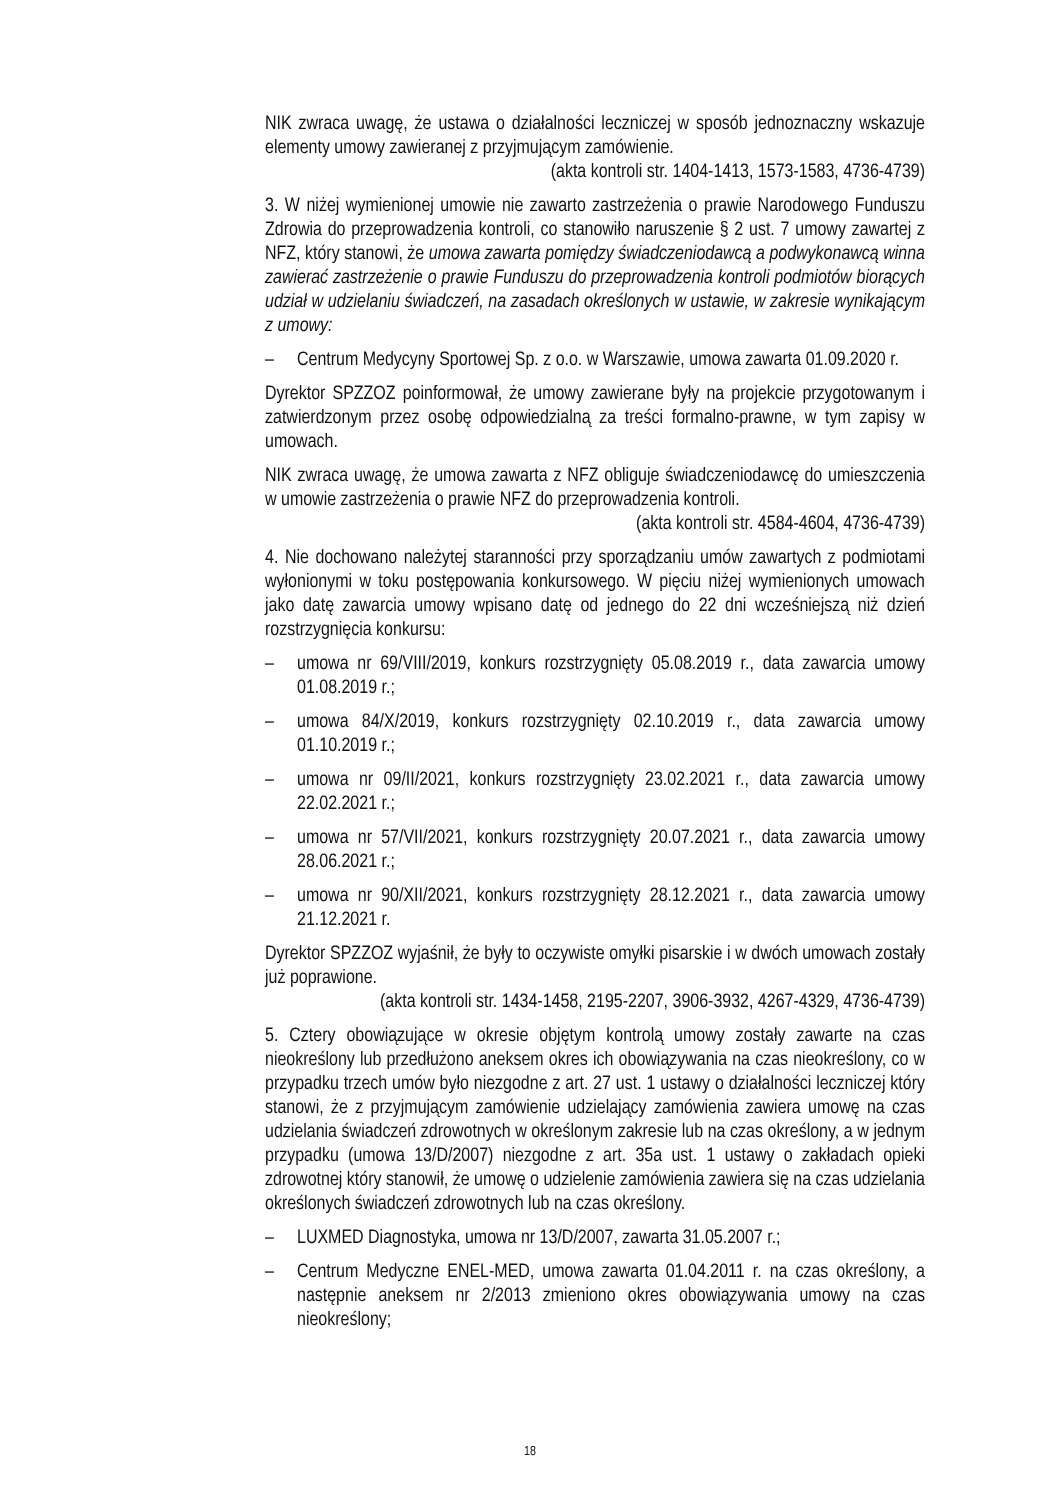NIK zwraca uwagę, że ustawa o działalności leczniczej w sposób jednoznaczny wskazuje elementy umowy zawieranej z przyjmującym zamówienie.
(akta kontroli str. 1404-1413, 1573-1583, 4736-4739)
3. W niżej wymienionej umowie nie zawarto zastrzeżenia o prawie Narodowego Funduszu Zdrowia do przeprowadzenia kontroli, co stanowiło naruszenie § 2 ust. 7 umowy zawartej z NFZ, który stanowi, że umowa zawarta pomiędzy świadczeniodawcą a podwykonawcą winna zawierać zastrzeżenie o prawie Funduszu do przeprowadzenia kontroli podmiotów biorących udział w udzielaniu świadczeń, na zasadach określonych w ustawie, w zakresie wynikającym z umowy:
– Centrum Medycyny Sportowej Sp. z o.o. w Warszawie, umowa zawarta 01.09.2020 r.
Dyrektor SPZZOZ poinformował, że umowy zawierane były na projekcie przygotowanym i zatwierdzonym przez osobę odpowiedzialną za treści formalno-prawne, w tym zapisy w umowach.
NIK zwraca uwagę, że umowa zawarta z NFZ obliguje świadczeniodawcę do umieszczenia w umowie zastrzeżenia o prawie NFZ do przeprowadzenia kontroli.
(akta kontroli str. 4584-4604, 4736-4739)
4. Nie dochowano należytej staranności przy sporządzaniu umów zawartych z podmiotami wyłonionymi w toku postępowania konkursowego. W pięciu niżej wymienionych umowach jako datę zawarcia umowy wpisano datę od jednego do 22 dni wcześniejszą niż dzień rozstrzygnięcia konkursu:
– umowa nr 69/VIII/2019, konkurs rozstrzygnięty 05.08.2019 r., data zawarcia umowy 01.08.2019 r.;
– umowa 84/X/2019, konkurs rozstrzygnięty 02.10.2019 r., data zawarcia umowy 01.10.2019 r.;
– umowa nr 09/II/2021, konkurs rozstrzygnięty 23.02.2021 r., data zawarcia umowy 22.02.2021 r.;
– umowa nr 57/VII/2021, konkurs rozstrzygnięty 20.07.2021 r., data zawarcia umowy 28.06.2021 r.;
– umowa nr 90/XII/2021, konkurs rozstrzygnięty 28.12.2021 r., data zawarcia umowy 21.12.2021 r.
Dyrektor SPZZOZ wyjaśnił, że były to oczywiste omyłki pisarskie i w dwóch umowach zostały już poprawione.
(akta kontroli str. 1434-1458, 2195-2207, 3906-3932, 4267-4329, 4736-4739)
5. Cztery obowiązujące w okresie objętym kontrolą umowy zostały zawarte na czas nieokreślony lub przedłużono aneksem okres ich obowiązywania na czas nieokreślony, co w przypadku trzech umów było niezgodne z art. 27 ust. 1 ustawy o działalności leczniczej który stanowi, że z przyjmującym zamówienie udzielający zamówienia zawiera umowę na czas udzielania świadczeń zdrowotnych w określonym zakresie lub na czas określony, a w jednym przypadku (umowa 13/D/2007) niezgodne z art. 35a ust. 1 ustawy o zakładach opieki zdrowotnej który stanowił, że umowę o udzielenie zamówienia zawiera się na czas udzielania określonych świadczeń zdrowotnych lub na czas określony.
– LUXMED Diagnostyka, umowa nr 13/D/2007, zawarta 31.05.2007 r.;
– Centrum Medyczne ENEL-MED, umowa zawarta 01.04.2011 r. na czas określony, a następnie aneksem nr 2/2013 zmieniono okres obowiązywania umowy na czas nieokreślony;
18